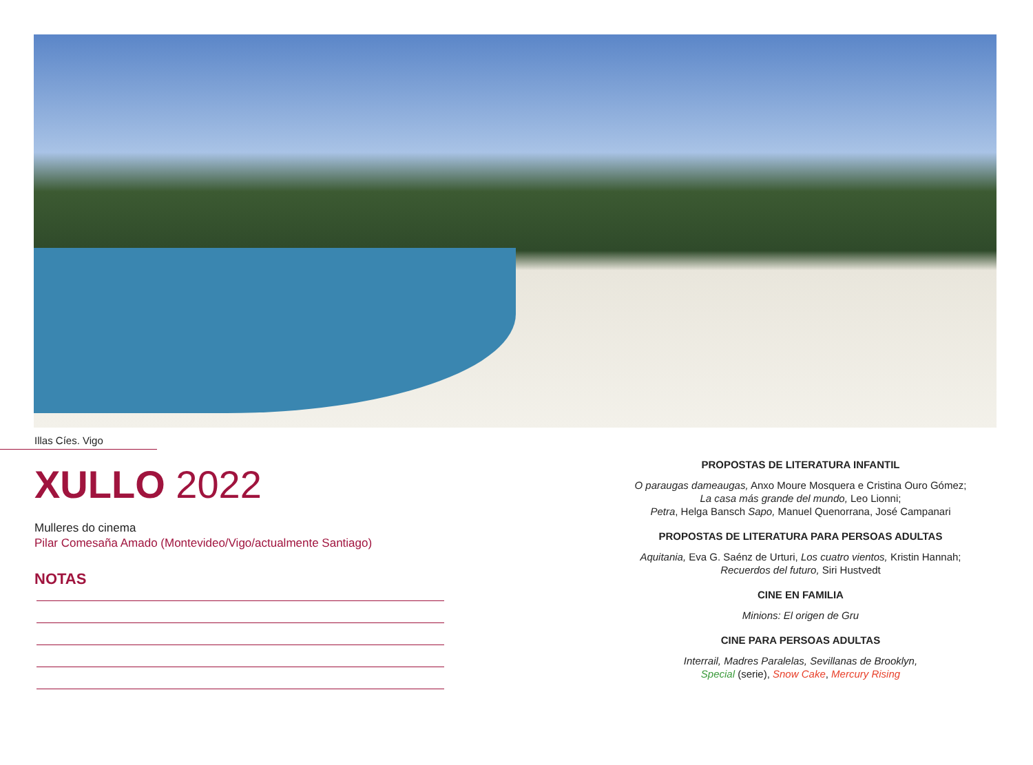Illas Cíes. Vigo
XULLO 2022
Mulleres do cinema
Pilar Comesaña Amado (Montevideo/Vigo/actualmente Santiago)
NOTAS
PROPOSTAS DE LITERATURA INFANTIL
O paraugas dameaugas, Anxo Moure Mosquera e Cristina Ouro Gómez;
La casa más grande del mundo, Leo Lionni;
Petra, Helga Bansch Sapo, Manuel Quenorrana, José Campanari
PROPOSTAS DE LITERATURA PARA PERSOAS ADULTAS
Aquitania, Eva G. Saénz de Urturi, Los cuatro vientos, Kristin Hannah;
Recuerdos del futuro, Siri Hustvedt
CINE EN FAMILIA
Minions: El origen de Gru
CINE PARA PERSOAS ADULTAS
Interrail, Madres Paralelas, Sevillanas de Brooklyn,
Special (serie), Snow Cake, Mercury Rising